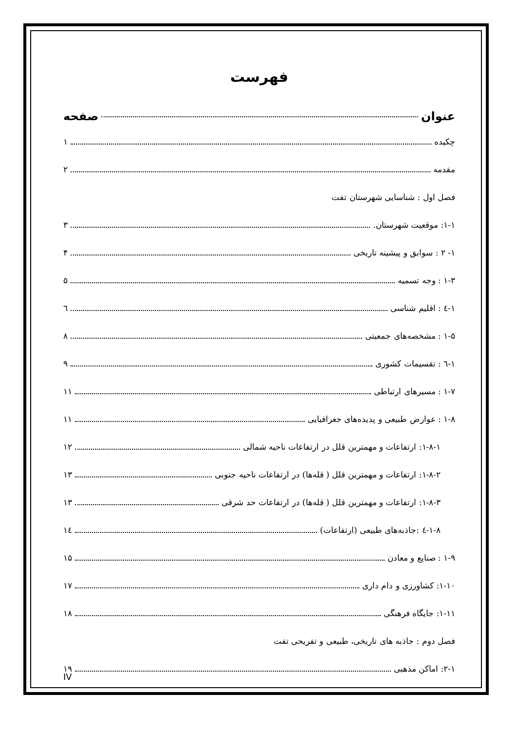فهرست
عنوان صفحه
چکیده ۱
مقدمه ۲
فصل اول : شناسایی شهرستان تفت
۱-۱: موقعیت شهرستان. ۳
۱- ۲ : سوابق و پیشینه تاریخی ۴
۱-۳ : وجه تسمیه ۵
۱-٤ : اقلیم شناسی ٦
۱-۵ : مشخصه‌های جمعیتی ۸
۱-٦ : تقسیمات کشوری ۹
۱-۷ : مسیرهای ارتباطی ۱۱
۱-۸ : عوارض طبیعی و پدیده‌های جغرافیایی ۱۱
۱-۸-۱: ارتفاعات و مهمترین قلل در ارتفاعات ناحیه شمالی ۱۲
۱-۸-۲: ارتفاعات و مهمترین قلل ( قله‌ها) در ارتفاعات ناحیه جنوبی ۱۳
۱-۸-۳: ارتفاعات و مهمترین قلل ( قله‌ها) در ارتفاعات حد شرقی ۱۳
۱-۸-٤ :جاذبه‌های طبیعی (ارتفاعات) ۱٤
۱-۹ : صنایع و معادن ۱۵
۱-۱۰: کشاورزی و دام داری ۱۷
۱-۱۱: جایگاه فرهنگی ۱۸
فصل دوم : جاذبه های تاریخی، طبیعی و تفریحی تفت
۲-۱: اماکن مذهبی ۱۹
IV